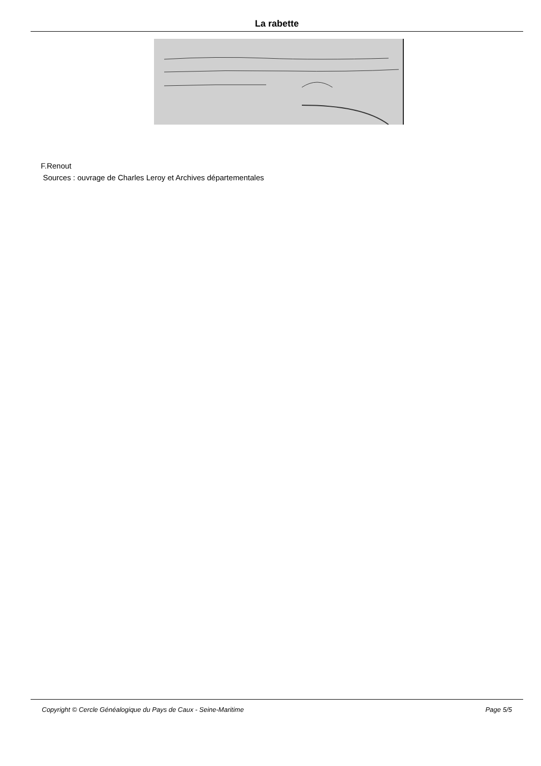La rabette
F.Renout
Sources : ouvrage de Charles Leroy et Archives départementales
Copyright © Cercle Généalogique du Pays de Caux - Seine-Maritime Page 5/5